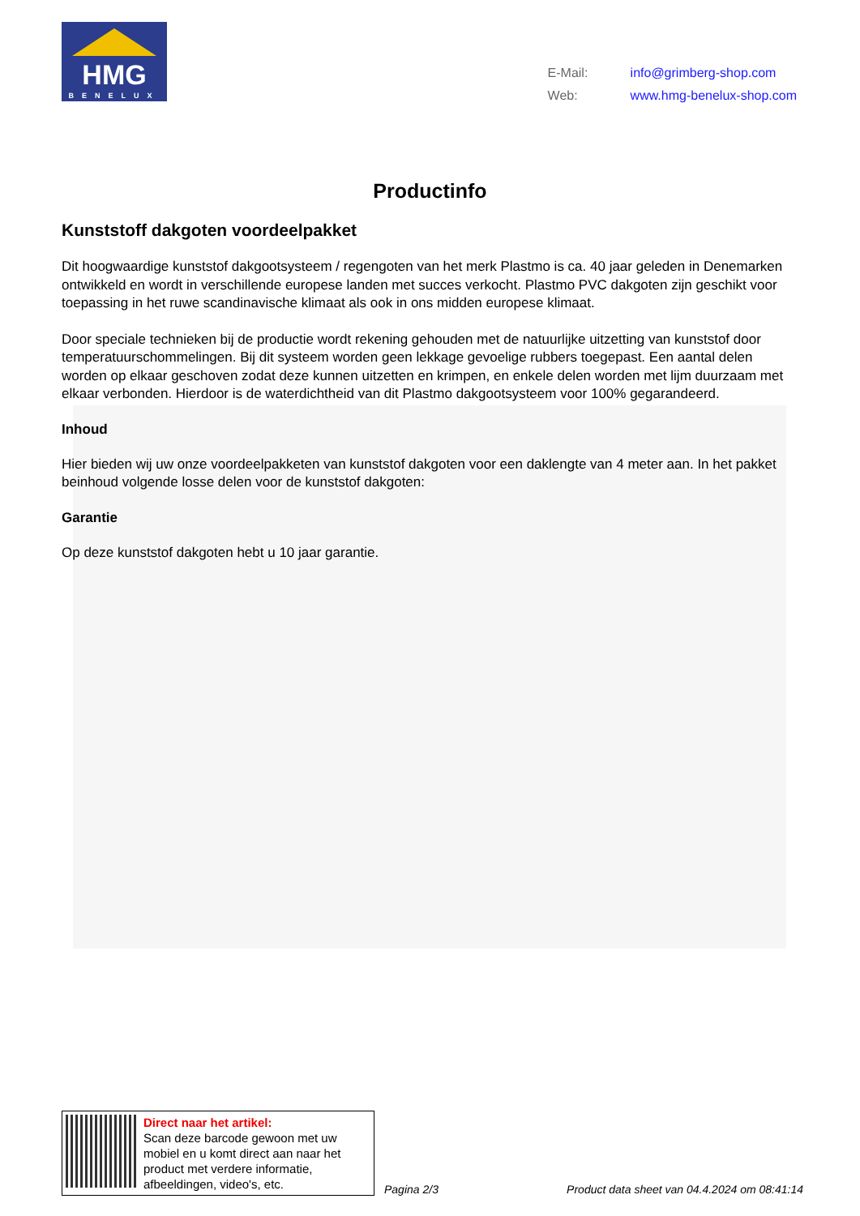HMG
BENELUX
| E-Mail: | info@grimberg-shop.com |
| Web: | www.hmg-benelux-shop.com |
Productinfo
Kunststoff dakgoten voordeelpakket
Dit hoogwaardige kunststof dakgootsysteem / regengoten van het merk Plastmo is ca. 40 jaar geleden in Denemarken ontwikkeld en wordt in verschillende europese landen met succes verkocht. Plastmo PVC dakgoten zijn geschikt voor toepassing in het ruwe scandinavische klimaat als ook in ons midden europese klimaat.
Door speciale technieken bij de productie wordt rekening gehouden met de natuurlijke uitzetting van kunststof door temperatuurschommelingen. Bij dit systeem worden geen lekkage gevoelige rubbers toegepast. Een aantal delen worden op elkaar geschoven zodat deze kunnen uitzetten en krimpen, en enkele delen worden met lijm duurzaam met elkaar verbonden. Hierdoor is de waterdichtheid van dit Plastmo dakgootsysteem voor 100% gegarandeerd.
Inhoud
Hier bieden wij uw onze voordeelpakketen van kunststof dakgoten voor een daklengte van 4 meter aan. In het pakket beinhoud volgende losse delen voor de kunststof dakgoten:
Garantie
Op deze kunststof dakgoten hebt u 10 jaar garantie.
Direct naar het artikel:
Scan deze barcode gewoon met uw mobiel en u komt direct aan naar het product met verdere informatie, afbeeldingen, video's, etc.
Pagina 2/3
Product data sheet van 04.4.2024 om 08:41:14